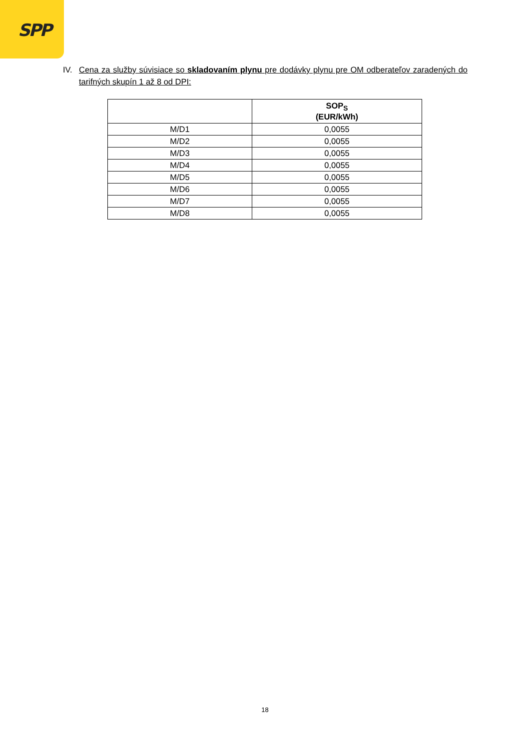SPP
IV. Cena za služby súvisiace so skladovaním plynu pre dodávky plynu pre OM odberateľov zaradených do tarifných skupín 1 až 8 od DPI:
| | SOP<sub>S</sub> (EUR/kWh) |
| --- | --- |
| M/D1 | 0,0055 |
| M/D2 | 0,0055 |
| M/D3 | 0,0055 |
| M/D4 | 0,0055 |
| M/D5 | 0,0055 |
| M/D6 | 0,0055 |
| M/D7 | 0,0055 |
| M/D8 | 0,0055 |
18